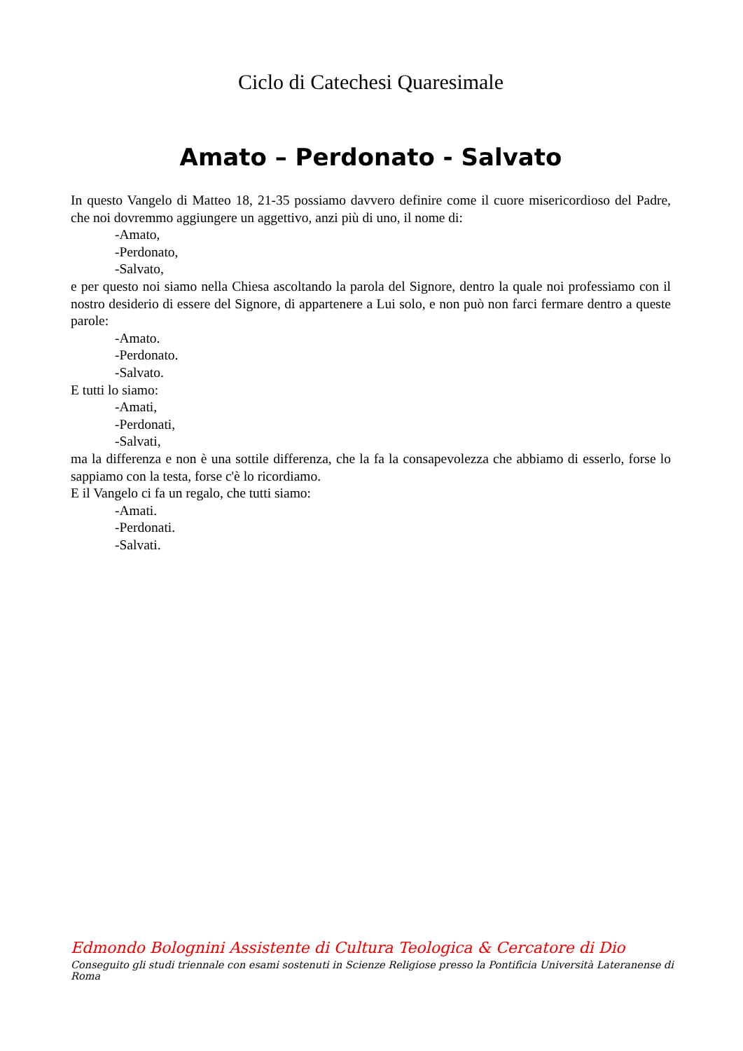Ciclo di Catechesi Quaresimale
Amato – Perdonato - Salvato
In questo Vangelo di Matteo 18, 21-35 possiamo davvero definire come il cuore misericordioso del Padre, che noi dovremmo aggiungere un aggettivo, anzi più di uno, il nome di:
-Amato,
-Perdonato,
-Salvato,
e per questo noi siamo nella Chiesa ascoltando la parola del Signore, dentro la quale noi professiamo con il nostro desiderio di essere del Signore, di appartenere a Lui solo, e non può non farci fermare dentro a queste parole:
-Amato.
-Perdonato.
-Salvato.
E tutti lo siamo:
-Amati,
-Perdonati,
-Salvati,
ma la differenza e non è una sottile differenza, che la fa la consapevolezza che abbiamo di esserlo, forse lo sappiamo con la testa, forse c'è lo ricordiamo.
E il Vangelo ci fa un regalo, che tutti siamo:
-Amati.
-Perdonati.
-Salvati.
Edmondo Bolognini Assistente di Cultura Teologica & Cercatore di Dio
Conseguito gli studi triennale con esami sostenuti in Scienze Religiose presso la Pontificia Università Lateranense di Roma